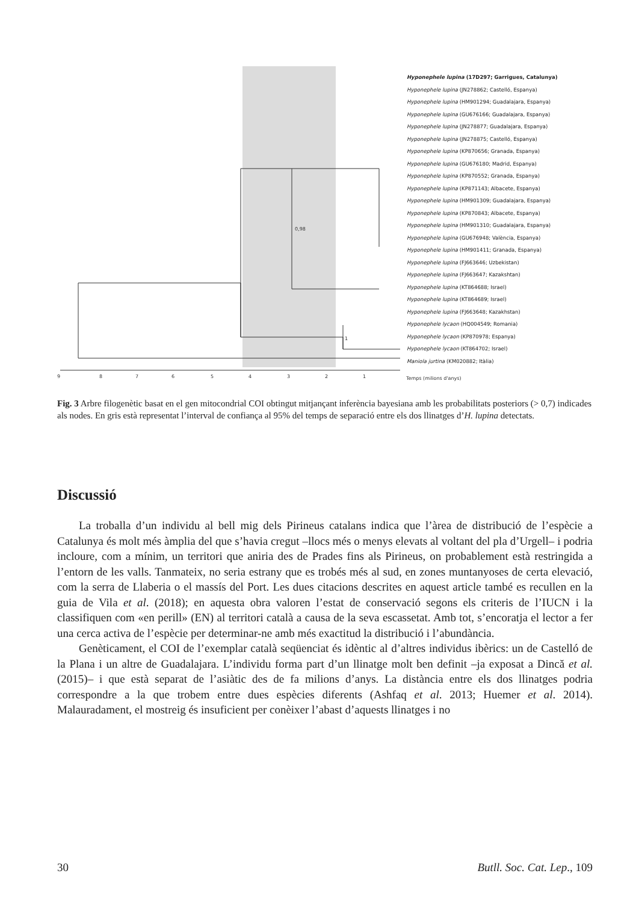9
8
7
6
5
4
3
2
1
Temps (milions d'anys)
0,98
1
Hyponephele lupina (17D297; Garrigues, Catalunya)
Hyponephele lupina (JN278862; Castelló, Espanya)
Hyponephele lupina (HM901294; Guadalajara, Espanya)
Hyponephele lupina (GU676166; Guadalajara, Espanya)
Hyponephele lupina (JN278877; Guadalajara, Espanya)
Hyponephele lupina (JN278875; Castelló, Espanya)
Hyponephele lupina (KP870656; Granada, Espanya)
Hyponephele lupina (GU676180; Madrid, Espanya)
Hyponephele lupina (KP870552; Granada, Espanya)
Hyponephele lupina (KP871143; Albacete, Espanya)
Hyponephele lupina (HM901309; Guadalajara, Espanya)
Hyponephele lupina (KP870843; Albacete, Espanya)
Hyponephele lupina (HM901310; Guadalajara, Espanya)
Hyponephele lupina (GU676948; València, Espanya)
Hyponephele lupina (HM901411; Granada, Espanya)
Hyponephele lupina (FJ663646; Uzbekistan)
Hyponephele lupina (FJ663647; Kazakshtan)
Hyponephele lupina (KT864688; Israel)
Hyponephele lupina (KT864689; Israel)
Hyponephele lupina (FJ663648; Kazakhstan)
Hyponephele lycaon (HQ004549; Romania)
Hyponephele lycaon (KP870978; Espanya)
Hyponephele lycaon (KT864702; Israel)
Maniola jurtina (KM020882; Itàlia)
Fig. 3 Arbre filogenètic basat en el gen mitocondrial COI obtingut mitjançant inferència bayesiana amb les probabilitats posteriors (> 0,7) indicades als nodes. En gris està representat l’interval de confiança al 95% del temps de separació entre els dos llinatges d’H. lupina detectats.
Discussió
La troballa d’un individu al bell mig dels Pirineus catalans indica que l’àrea de distribució de l’espècie a Catalunya és molt més àmplia del que s’havia cregut –llocs més o menys elevats al voltant del pla d’Urgell– i podria incloure, com a mínim, un territori que aniria des de Prades fins als Pirineus, on probablement està restringida a l’entorn de les valls. Tanmateix, no seria estrany que es trobés més al sud, en zones muntanyoses de certa elevació, com la serra de Llaberia o el massís del Port. Les dues citacions descrites en aquest article també es recullen en la guia de Vila et al. (2018); en aquesta obra valoren l’estat de conservació segons els criteris de l’IUCN i la classifiquen com «en perill» (EN) al territori català a causa de la seva escassetat. Amb tot, s’encoratja el lector a fer una cerca activa de l’espècie per determinar-ne amb més exactitud la distribució i l’abundància.
Genèticament, el COI de l’exemplar català seqüenciat és idèntic al d’altres individus ibèrics: un de Castelló de la Plana i un altre de Guadalajara. L’individu forma part d’un llinatge molt ben definit –ja exposat a Dincă et al. (2015)– i que està separat de l’asiàtic des de fa milions d’anys. La distància entre els dos llinatges podria correspondre a la que trobem entre dues espècies diferents (Ashfaq et al. 2013; Huemer et al. 2014). Malauradament, el mostreig és insuficient per conèixer l’abast d’aquests llinatges i no
30 Butll. Soc. Cat. Lep., 109